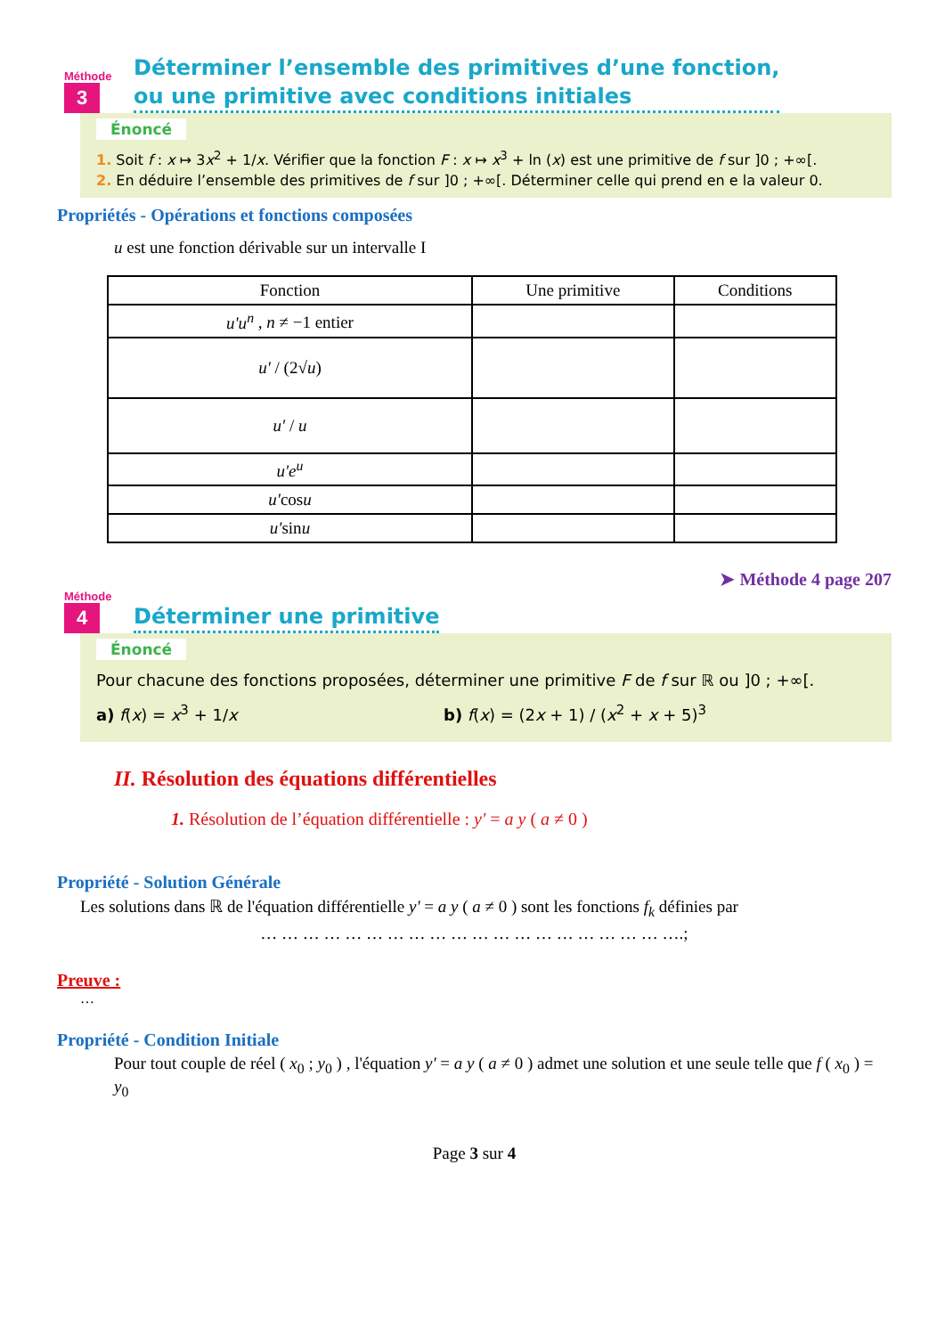Méthode
3
Déterminer l’ensemble des primitives d’une fonction,
ou une primitive avec conditions initiales
Énoncé
1. Soit f : x ↦ 3x<sup>2</sup> + 1/x. Vérifier que la fonction F : x ↦ x<sup>3</sup> + ln (x) est une primitive de f sur ]0 ; +∞[.
2. En déduire l’ensemble des primitives de f sur ]0 ; +∞[. Déterminer celle qui prend en e la valeur 0.
Propriétés - Opérations et fonctions composées
u est une fonction dérivable sur un intervalle I
| Fonction | Une primitive | Conditions |
| --- | --- | --- |
| u'u<sup>n</sup> , n ≠ −1 entier | | |
| u' / (2√ u ) | | |
| u' / u | | |
| u'e<sup>u</sup> | | |
| u' cos u | | |
| u' sin u | | |
➤ Méthode 4 page 207
Méthode
4
Déterminer une primitive
Énoncé
Pour chacune des fonctions proposées, déterminer une primitive F de f sur ℝ ou ]0 ; +∞[.
a) f(x) = x<sup>3</sup> + 1/x b) f(x) = (2x + 1) / (x<sup>2</sup> + x + 5)<sup>3</sup>
II. Résolution des équations différentielles
1. Résolution de l’équation différentielle : y' = a y ( a ≠ 0 )
Propriété - Solution Générale
Les solutions dans ℝ de l'équation différentielle y' = a y ( a ≠ 0 ) sont les fonctions f<sub>k</sub> définies par
… … … … … … … … … … … … … … … … … … … ….;
Preuve :
…
Propriété - Condition Initiale
Pour tout couple de réel ( x<sub>0</sub> ; y<sub>0</sub> ) , l'équation y' = a y ( a ≠ 0 ) admet une solution et une seule telle que f ( x<sub>0</sub> ) = y<sub>0</sub>
Page 3 sur 4